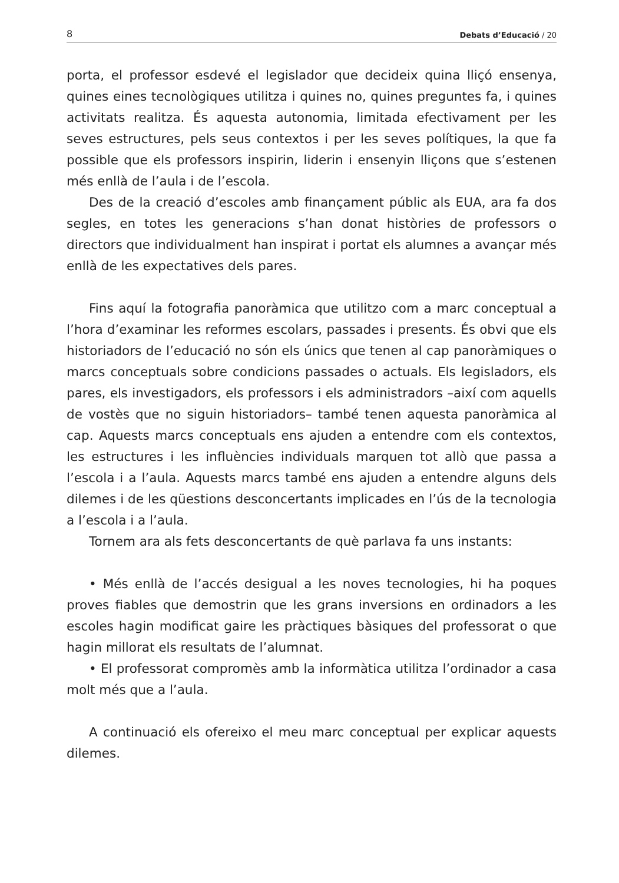8 Debats d’Educació / 20
porta, el professor esdevé el legislador que decideix quina lliçó ensenya, quines eines tecnològiques utilitza i quines no, quines preguntes fa, i quines activitats realitza. És aquesta autonomia, limitada efectivament per les seves estructures, pels seus contextos i per les seves polítiques, la que fa possible que els professors inspirin, liderin i ensenyin lliçons que s’estenen més enllà de l’aula i de l’escola.
Des de la creació d’escoles amb finançament públic als EUA, ara fa dos segles, en totes les generacions s’han donat històries de professors o directors que individualment han inspirat i portat els alumnes a avançar més enllà de les expectatives dels pares.
Fins aquí la fotografia panoràmica que utilitzo com a marc conceptual a l’hora d’examinar les reformes escolars, passades i presents. És obvi que els historiadors de l’educació no són els únics que tenen al cap panoràmiques o marcs conceptuals sobre condicions passades o actuals. Els legisladors, els pares, els investigadors, els professors i els administradors –així com aquells de vostès que no siguin historiadors– també tenen aquesta panoràmica al cap. Aquests marcs conceptuals ens ajuden a entendre com els contextos, les estructures i les influències individuals marquen tot allò que passa a l’escola i a l’aula. Aquests marcs també ens ajuden a entendre alguns dels dilemes i de les qüestions desconcertants implicades en l’ús de la tecnologia a l’escola i a l’aula.
Tornem ara als fets desconcertants de què parlava fa uns instants:
• Més enllà de l’accés desigual a les noves tecnologies, hi ha poques proves fiables que demostrin que les grans inversions en ordinadors a les escoles hagin modificat gaire les pràctiques bàsiques del professorat o que hagin millorat els resultats de l’alumnat.
• El professorat compromès amb la informàtica utilitza l’ordinador a casa molt més que a l’aula.
A continuació els ofereixo el meu marc conceptual per explicar aquests dilemes.